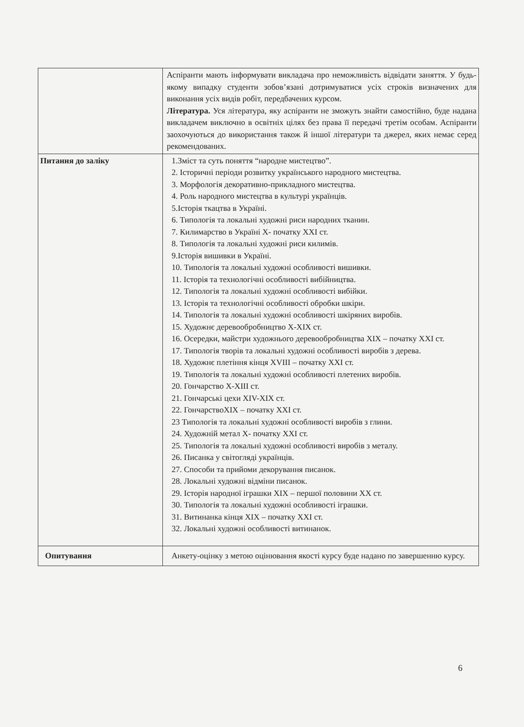| | Аспіранти мають інформувати викладача про неможливість відвідати заняття. У будь-якому випадку студенти зобов’язані дотримуватися усіх строків визначених для виконання усіх видів робіт, передбачених курсом. Література. Уся література, яку аспіранти не зможуть знайти самостійно, буде надана викладачем виключно в освітніх цілях без права її передачі третім особам. Аспіранти заохочуються до використання також й іншої літератури та джерел, яких немає серед рекомендованих. |
| Питання до заліку | 1.Зміст та суть поняття “народне мистецтво”. 2. Історичні періоди розвитку українського народного мистецтва. 3. Морфологія декоративно-прикладного мистецтва. 4. Роль народного мистецтва в культурі українців. 5.Історія ткацтва в Україні. 6. Типологія та локальні художні риси народних тканин. 7. Килимарство в Україні X- початку XXI ст. 8. Типологія та локальні художні риси килимів. 9.Історія вишивки в Україні. 10. Типологія та локальні художні особливості вишивки. 11. Історія та технологічні особливості вибійництва. 12. Типологія та локальні художні особливості вибійки. 13. Історія та технологічні особливості обробки шкіри. 14. Типологія та локальні художні особливості шкіряних виробів. 15. Художнє деревообробництво X-XIX ст. 16. Осередки, майстри художнього деревообробництва XIX – початку XXI ст. 17. Типологія творів та локальні художні особливості виробів з дерева. 18. Художнє плетіння кінця XVIII – початку XXI ст. 19. Типологія та локальні художні особливості плетених виробів. 20. Гончарство X-XIII ст. 21. Гончарські цехи XIV-XIX ст. 22. ГончарствоXIX – початку XXI ст. 23 Типологія та локальні художні особливості виробів з глини. 24. Художній метал X- початку XXI ст. 25. Типологія та локальні художні особливості виробів з металу. 26. Писанка у світогляді українців. 27. Способи та прийоми декорування писанок. 28. Локальні художні відміни писанок. 29. Історія народної іграшки XIX – першої половини XX ст. 30. Типологія та локальні художні особливості іграшки. 31. Витинанка кінця XIX – початку XXI ст. 32. Локальні художні особливості витинанок. |
| Опитування | Анкету-оцінку з метою оцінювання якості курсу буде надано по завершенню курсу. |
6